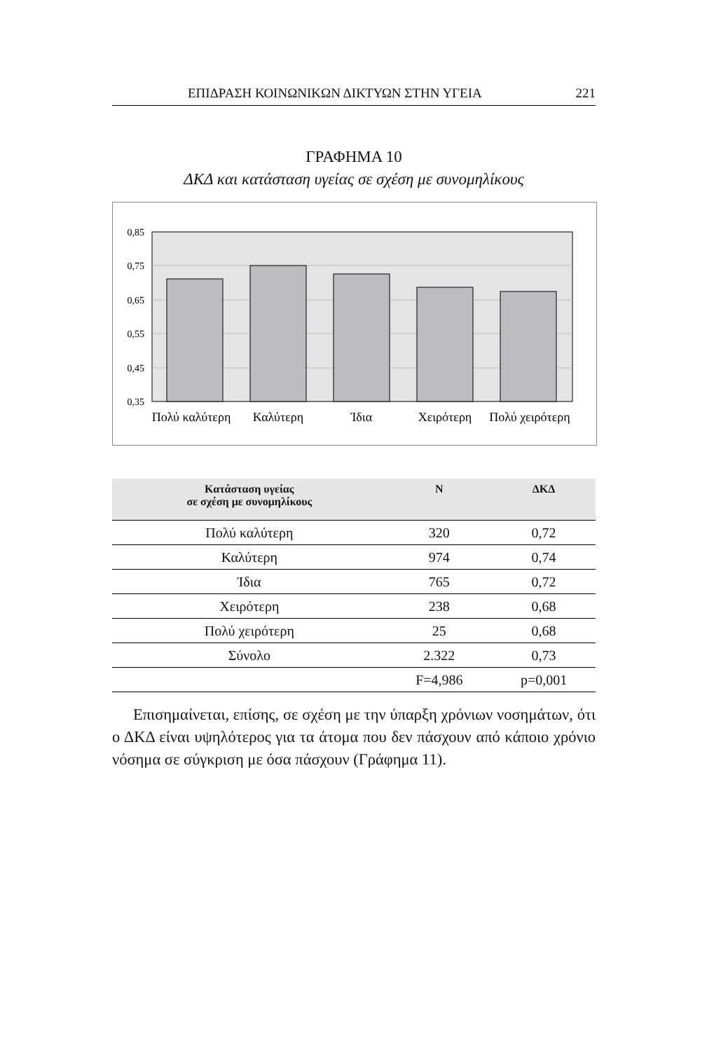ΕΠΙΔΡΑΣΗ ΚΟΙΝΩΝΙΚΩΝ ΔΙΚΤΥΩΝ ΣΤΗΝ ΥΓΕΙΑ 221
ΓΡΑΦΗΜΑ 10
ΔΚΔ και κατάσταση υγείας σε σχέση με συνομηλίκους
0,85
0,75
0,65
0,55
0,45
0,35
Πολύ καλύτερη
Καλύτερη
Ίδια
Χειρότερη
Πολύ χειρότερη
| Κατάσταση υγείας σε σχέση με συνομηλίκους | N | ΔΚΔ |
| --- | --- | --- |
| Πολύ καλύτερη | 320 | 0,72 |
| Καλύτερη | 974 | 0,74 |
| Ίδια | 765 | 0,72 |
| Χειρότερη | 238 | 0,68 |
| Πολύ χειρότερη | 25 | 0,68 |
| Σύνολο | 2.322 | 0,73 |
| | F=4,986 | p=0,001 |
Επισημαίνεται, επίσης, σε σχέση με την ύπαρξη χρόνιων νοσημάτων, ότι ο ΔΚΔ είναι υψηλότερος για τα άτομα που δεν πάσχουν από κάποιο χρόνιο νόσημα σε σύγκριση με όσα πάσχουν (Γράφημα 11).